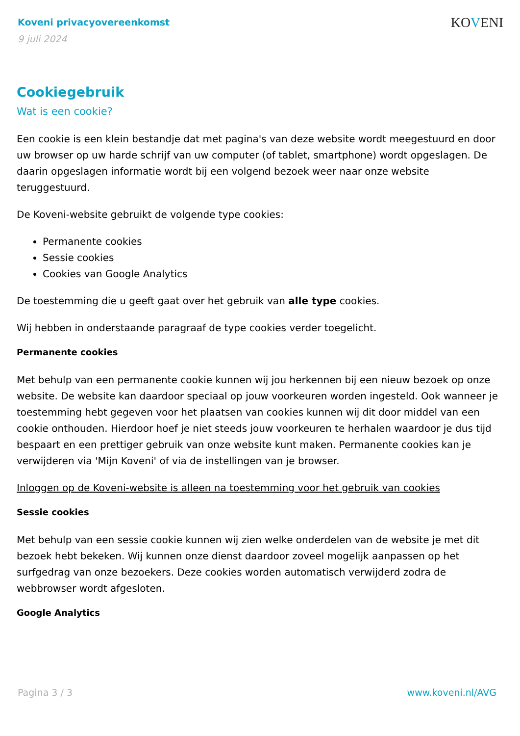Koveni privacyovereenkomst
9 juli 2024
KOVENI
Cookiegebruik
Wat is een cookie?
Een cookie is een klein bestandje dat met pagina's van deze website wordt meegestuurd en door uw browser op uw harde schrijf van uw computer (of tablet, smartphone) wordt opgeslagen. De daarin opgeslagen informatie wordt bij een volgend bezoek weer naar onze website teruggestuurd.
De Koveni-website gebruikt de volgende type cookies:
Permanente cookies
Sessie cookies
Cookies van Google Analytics
De toestemming die u geeft gaat over het gebruik van alle type cookies.
Wij hebben in onderstaande paragraaf de type cookies verder toegelicht.
Permanente cookies
Met behulp van een permanente cookie kunnen wij jou herkennen bij een nieuw bezoek op onze website. De website kan daardoor speciaal op jouw voorkeuren worden ingesteld. Ook wanneer je toestemming hebt gegeven voor het plaatsen van cookies kunnen wij dit door middel van een cookie onthouden. Hierdoor hoef je niet steeds jouw voorkeuren te herhalen waardoor je dus tijd bespaart en een prettiger gebruik van onze website kunt maken. Permanente cookies kan je verwijderen via 'Mijn Koveni' of via de instellingen van je browser.
Inloggen op de Koveni-website is alleen na toestemming voor het gebruik van cookies
Sessie cookies
Met behulp van een sessie cookie kunnen wij zien welke onderdelen van de website je met dit bezoek hebt bekeken. Wij kunnen onze dienst daardoor zoveel mogelijk aanpassen op het surfgedrag van onze bezoekers. Deze cookies worden automatisch verwijderd zodra de webbrowser wordt afgesloten.
Google Analytics
Pagina 3 / 3 www.koveni.nl/AVG